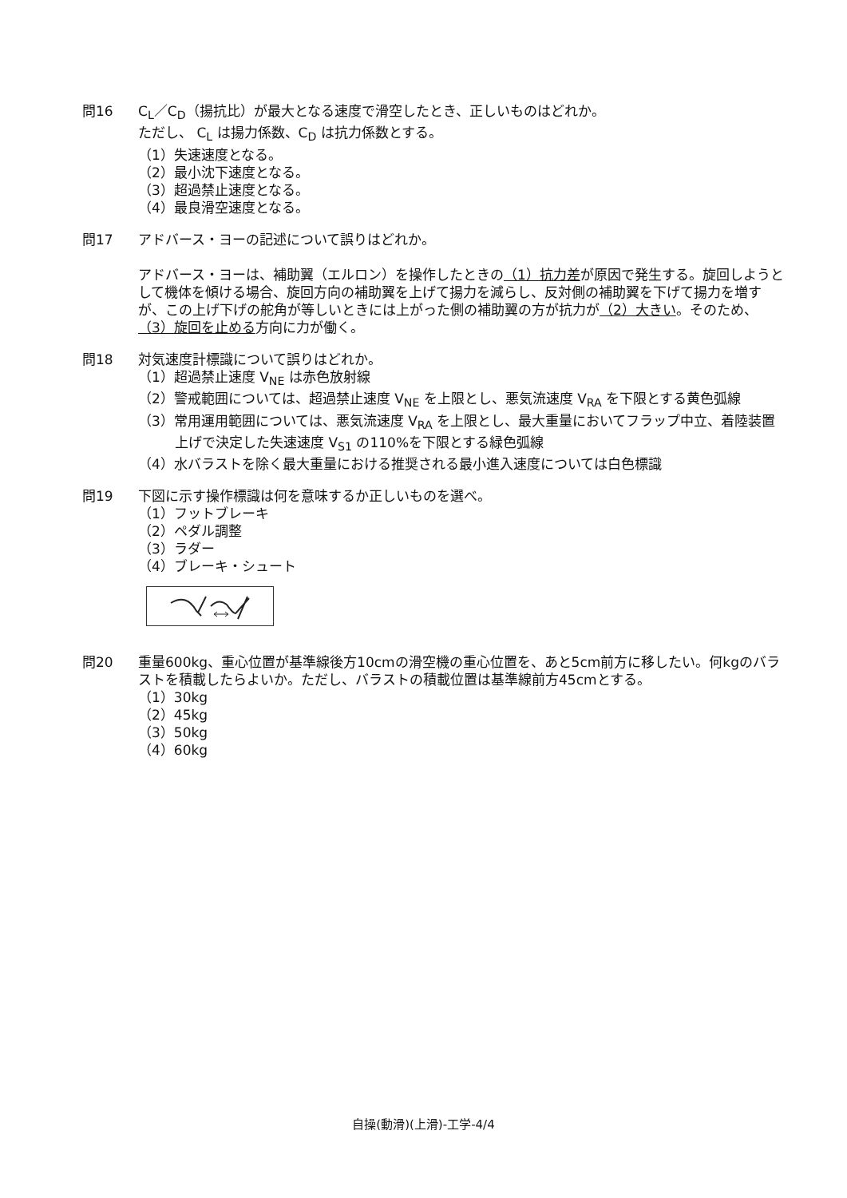問16 C<sub>L</sub>／C<sub>D</sub>（揚抗比）が最大となる速度で滑空したとき、正しいものはどれか。
ただし、 C<sub>L</sub> は揚力係数、C<sub>D</sub> は抗力係数とする。
（1）失速速度となる。
（2）最小沈下速度となる。
（3）超過禁止速度となる。
（4）最良滑空速度となる。
問17 アドバース・ヨーの記述について誤りはどれか。
アドバース・ヨーは、補助翼（エルロン）を操作したときの（1）抗力差が原因で発生する。旋回しようとして機体を傾ける場合、旋回方向の補助翼を上げて揚力を減らし、反対側の補助翼を下げて揚力を増すが、この上げ下げの舵角が等しいときには上がった側の補助翼の方が抗力が（2）大きい。そのため、（3）旋回を止める方向に力が働く。
問18 対気速度計標識について誤りはどれか。
（1）超過禁止速度 V<sub>NE</sub> は赤色放射線
（2）警戒範囲については、超過禁止速度 V<sub>NE</sub> を上限とし、悪気流速度 V<sub>RA</sub> を下限とする黄色弧線
（3）常用運用範囲については、悪気流速度 V<sub>RA</sub> を上限とし、最大重量においてフラップ中立、着陸装置上げで決定した失速速度 V<sub>S1</sub> の110%を下限とする緑色弧線
（4）水バラストを除く最大重量における推奨される最小進入速度については白色標識
問19 下図に示す操作標識は何を意味するか正しいものを選べ。
（1）フットブレーキ
（2）ペダル調整
（3）ラダー
（4）ブレーキ・シュート
問20 重量600kg、重心位置が基準線後方10cmの滑空機の重心位置を、あと5cm前方に移したい。何kgのバラストを積載したらよいか。ただし、バラストの積載位置は基準線前方45cmとする。
（1）30kg
（2）45kg
（3）50kg
（4）60kg
自操(動滑)(上滑)-工学-4/4